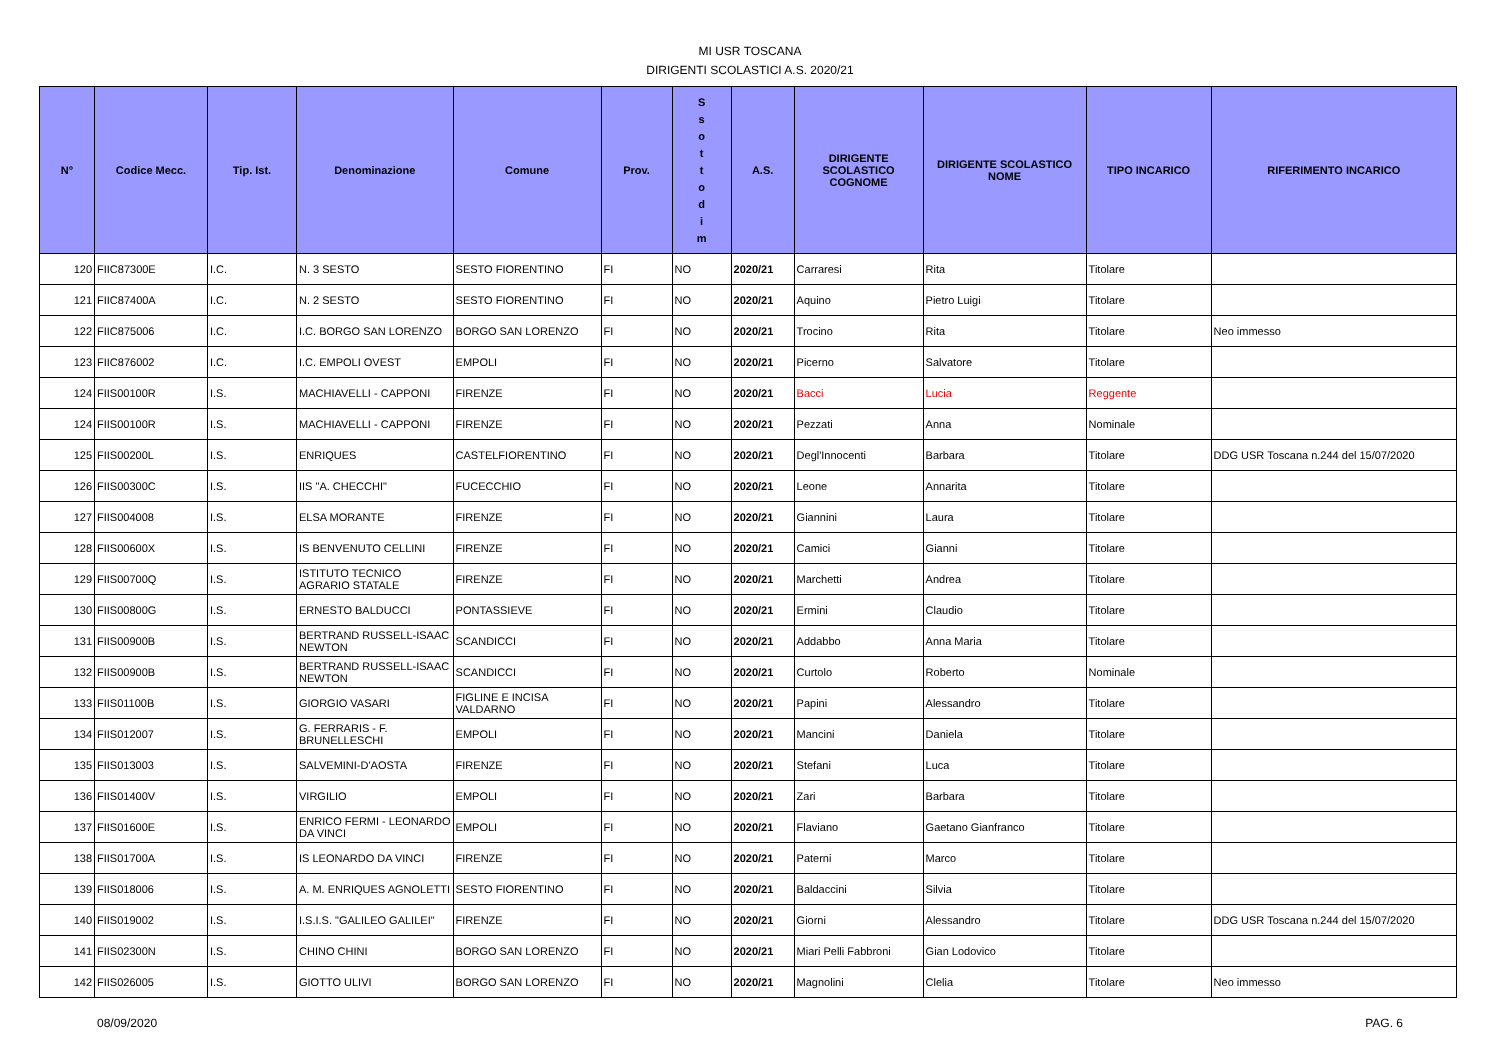MI USR TOSCANA
DIRIGENTI SCOLASTICI A.S. 2020/21
| N° | Codice Mecc. | Tip. Ist. | Denominazione | Comune | Prov. | S s o t t o d i m | A.S. | DIRIGENTE SCOLASTICO COGNOME | DIRIGENTE SCOLASTICO NOME | TIPO INCARICO | RIFERIMENTO INCARICO |
| --- | --- | --- | --- | --- | --- | --- | --- | --- | --- | --- | --- |
| 120 | FIIC87300E | I.C. | N. 3 SESTO | SESTO FIORENTINO | FI | NO | 2020/21 | Carraresi | Rita | Titolare | |
| 121 | FIIC87400A | I.C. | N. 2 SESTO | SESTO FIORENTINO | FI | NO | 2020/21 | Aquino | Pietro Luigi | Titolare | |
| 122 | FIIC875006 | I.C. | I.C. BORGO SAN LORENZO | BORGO SAN LORENZO | FI | NO | 2020/21 | Trocino | Rita | Titolare | Neo immesso |
| 123 | FIIC876002 | I.C. | I.C. EMPOLI OVEST | EMPOLI | FI | NO | 2020/21 | Picerno | Salvatore | Titolare | |
| 124 | FIIS00100R | I.S. | MACHIAVELLI - CAPPONI | FIRENZE | FI | NO | 2020/21 | Bacci | Lucia | Reggente | |
| 124 | FIIS00100R | I.S. | MACHIAVELLI - CAPPONI | FIRENZE | FI | NO | 2020/21 | Pezzati | Anna | Nominale | |
| 125 | FIIS00200L | I.S. | ENRIQUES | CASTELFIORENTINO | FI | NO | 2020/21 | Degl'Innocenti | Barbara | Titolare | DDG USR Toscana n.244 del 15/07/2020 |
| 126 | FIIS00300C | I.S. | IIS "A. CHECCHI" | FUCECCHIO | FI | NO | 2020/21 | Leone | Annarita | Titolare | |
| 127 | FIIS004008 | I.S. | ELSA MORANTE | FIRENZE | FI | NO | 2020/21 | Giannini | Laura | Titolare | |
| 128 | FIIS00600X | I.S. | IS BENVENUTO CELLINI | FIRENZE | FI | NO | 2020/21 | Camici | Gianni | Titolare | |
| 129 | FIIS00700Q | I.S. | ISTITUTO TECNICO AGRARIO STATALE | FIRENZE | FI | NO | 2020/21 | Marchetti | Andrea | Titolare | |
| 130 | FIIS00800G | I.S. | ERNESTO BALDUCCI | PONTASSIEVE | FI | NO | 2020/21 | Ermini | Claudio | Titolare | |
| 131 | FIIS00900B | I.S. | BERTRAND RUSSELL-ISAAC NEWTON | SCANDICCI | FI | NO | 2020/21 | Addabbo | Anna Maria | Titolare | |
| 132 | FIIS00900B | I.S. | BERTRAND RUSSELL-ISAAC NEWTON | SCANDICCI | FI | NO | 2020/21 | Curtolo | Roberto | Nominale | |
| 133 | FIIS01100B | I.S. | GIORGIO VASARI | FIGLINE E INCISA VALDARNO | FI | NO | 2020/21 | Papini | Alessandro | Titolare | |
| 134 | FIIS012007 | I.S. | G. FERRARIS - F. BRUNELLESCHI | EMPOLI | FI | NO | 2020/21 | Mancini | Daniela | Titolare | |
| 135 | FIIS013003 | I.S. | SALVEMINI-D'AOSTA | FIRENZE | FI | NO | 2020/21 | Stefani | Luca | Titolare | |
| 136 | FIIS01400V | I.S. | VIRGILIO | EMPOLI | FI | NO | 2020/21 | Zari | Barbara | Titolare | |
| 137 | FIIS01600E | I.S. | ENRICO FERMI - LEONARDO DA VINCI | EMPOLI | FI | NO | 2020/21 | Flaviano | Gaetano Gianfranco | Titolare | |
| 138 | FIIS01700A | I.S. | IS LEONARDO DA VINCI | FIRENZE | FI | NO | 2020/21 | Paterni | Marco | Titolare | |
| 139 | FIIS018006 | I.S. | A. M. ENRIQUES AGNOLETTI | SESTO FIORENTINO | FI | NO | 2020/21 | Baldaccini | Silvia | Titolare | |
| 140 | FIIS019002 | I.S. | I.S.I.S. "GALILEO GALILEI" | FIRENZE | FI | NO | 2020/21 | Giorni | Alessandro | Titolare | DDG USR Toscana n.244 del 15/07/2020 |
| 141 | FIIS02300N | I.S. | CHINO CHINI | BORGO SAN LORENZO | FI | NO | 2020/21 | Miari Pelli Fabbroni | Gian Lodovico | Titolare | |
| 142 | FIIS026005 | I.S. | GIOTTO ULIVI | BORGO SAN LORENZO | FI | NO | 2020/21 | Magnolini | Clelia | Titolare | Neo immesso |
08/09/2020 PAG. 6